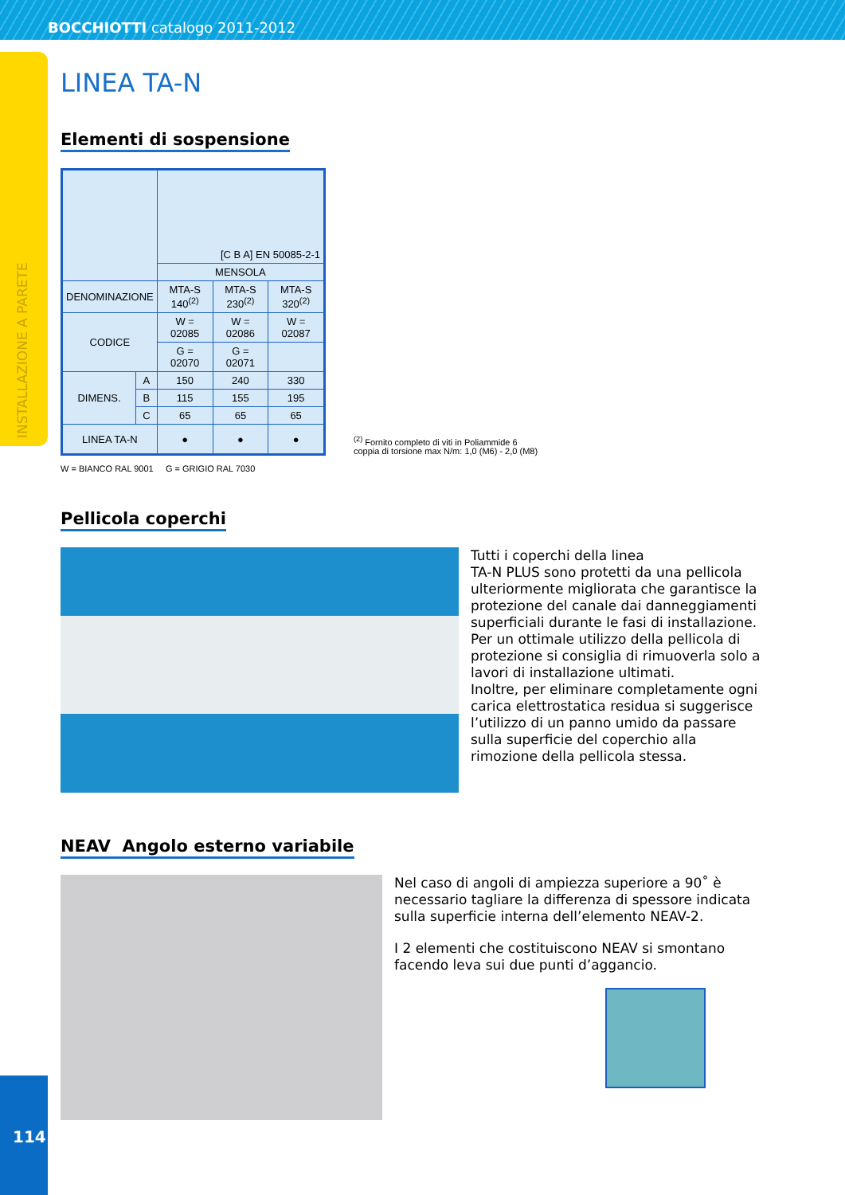BOCCHIOTTI catalogo 2011-2012
INSTALLAZIONE A PARETE
LINEA TA-N
Elementi di sospensione
| | | [C B A] EN 50085-2-1 | | |
| | | MENSOLA | | |
| DENOMINAZIONE | | MTA-S 140<sup>(2)</sup> | MTA-S 230<sup>(2)</sup> | MTA-S 320<sup>(2)</sup> |
| CODICE | | W = 02085 | W = 02086 | W = 02087 |
| | | G = 02070 | G = 02071 | |
| DIMENS. | A | 150 | 240 | 330 |
| | B | 115 | 155 | 195 |
| | C | 65 | 65 | 65 |
| LINEA TA-N | | ● | ● | ● |
<sup>(2)</sup> Fornito completo di viti in Poliammide 6
coppia di torsione max N/m: 1,0 (M6) - 2,0 (M8)
W = BIANCO RAL 9001 G = GRIGIO RAL 7030
Pellicola coperchi
Tutti i coperchi della linea
TA-N PLUS sono protetti da una pellicola ulteriormente migliorata che garantisce la protezione del canale dai danneggiamenti superficiali durante le fasi di installazione.
Per un ottimale utilizzo della pellicola di protezione si consiglia di rimuoverla solo a lavori di installazione ultimati.
Inoltre, per eliminare completamente ogni carica elettrostatica residua si suggerisce l’utilizzo di un panno umido da passare sulla superficie del coperchio alla rimozione della pellicola stessa.
NEAV Angolo esterno variabile
Nel caso di angoli di ampiezza superiore a 90˚ è necessario tagliare la differenza di spessore indicata sulla superficie interna dell’elemento NEAV-2.
I 2 elementi che costituiscono NEAV si smontano facendo leva sui due punti d’aggancio.
114